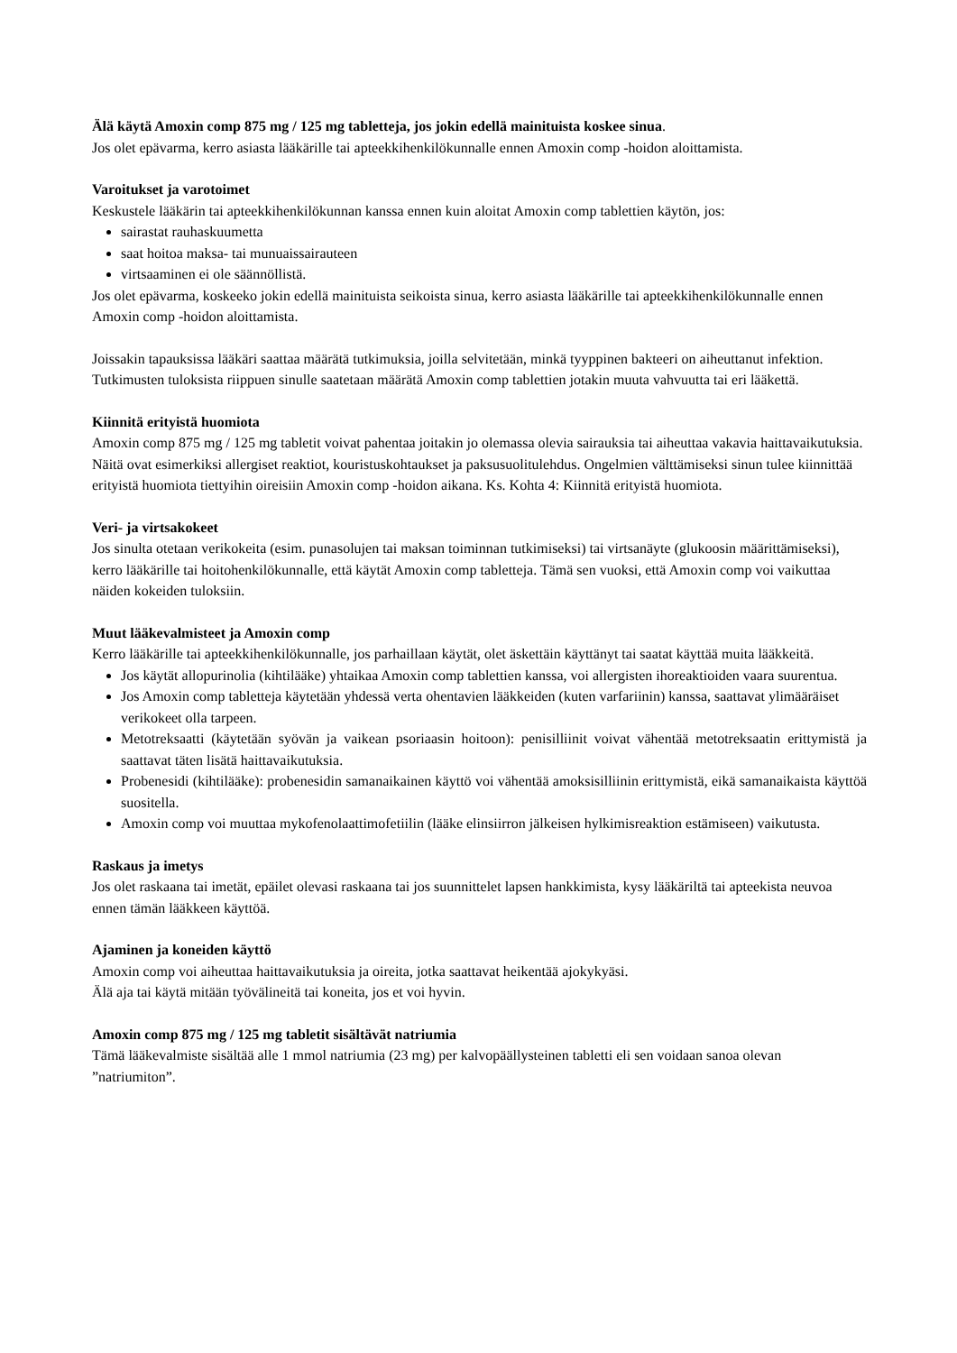Älä käytä Amoxin comp 875 mg / 125 mg tabletteja, jos jokin edellä mainituista koskee sinua.
Jos olet epävarma, kerro asiasta lääkärille tai apteekkihenkilökunnalle ennen Amoxin comp -hoidon aloittamista.
Varoitukset ja varotoimet
Keskustele lääkärin tai apteekkihenkilökunnan kanssa ennen kuin aloitat Amoxin comp tablettien käytön, jos:
sairastat rauhaskuumetta
saat hoitoa maksa- tai munuaissairauteen
virtsaaminen ei ole säännöllistä.
Jos olet epävarma, koskeeko jokin edellä mainituista seikoista sinua, kerro asiasta lääkärille tai apteekkihenkilökunnalle ennen Amoxin comp -hoidon aloittamista.
Joissakin tapauksissa lääkäri saattaa määrätä tutkimuksia, joilla selvitetään, minkä tyyppinen bakteeri on aiheuttanut infektion. Tutkimusten tuloksista riippuen sinulle saatetaan määrätä Amoxin comp tablettien jotakin muuta vahvuutta tai eri lääkettä.
Kiinnitä erityistä huomiota
Amoxin comp 875 mg / 125 mg tabletit voivat pahentaa joitakin jo olemassa olevia sairauksia tai aiheuttaa vakavia haittavaikutuksia. Näitä ovat esimerkiksi allergiset reaktiot, kouristuskohtaukset ja paksusuolitulehdus. Ongelmien välttämiseksi sinun tulee kiinnittää erityistä huomiota tiettyihin oireisiin Amoxin comp -hoidon aikana. Ks. Kohta 4: Kiinnitä erityistä huomiota.
Veri- ja virtsakokeet
Jos sinulta otetaan verikokeita (esim. punasolujen tai maksan toiminnan tutkimiseksi) tai virtsanäyte (glukoosin määrittämiseksi), kerro lääkärille tai hoitohenkilökunnalle, että käytät Amoxin comp tabletteja. Tämä sen vuoksi, että Amoxin comp voi vaikuttaa näiden kokeiden tuloksiin.
Muut lääkevalmisteet ja Amoxin comp
Kerro lääkärille tai apteekkihenkilökunnalle, jos parhaillaan käytät, olet äskettäin käyttänyt tai saatat käyttää muita lääkkeitä.
Jos käytät allopurinolia (kihtilääke) yhtaikaa Amoxin comp tablettien kanssa, voi allergisten ihoreaktioiden vaara suurentua.
Jos Amoxin comp tabletteja käytetään yhdessä verta ohentavien lääkkeiden (kuten varfariinin) kanssa, saattavat ylimääräiset verikokeet olla tarpeen.
Metotreksaatti (käytetään syövän ja vaikean psoriaasin hoitoon): penisilliinit voivat vähentää metotreksaatin erittymistä ja saattavat täten lisätä haittavaikutuksia.
Probenesidi (kihtilääke): probenesidin samanaikainen käyttö voi vähentää amoksisilliinin erittymistä, eikä samanaikaista käyttöä suositella.
Amoxin comp voi muuttaa mykofenolaattimofetiilin (lääke elinsiirron jälkeisen hylkimisreaktion estämiseen) vaikutusta.
Raskaus ja imetys
Jos olet raskaana tai imetät, epäilet olevasi raskaana tai jos suunnittelet lapsen hankkimista, kysy lääkäriltä tai apteekista neuvoa ennen tämän lääkkeen käyttöä.
Ajaminen ja koneiden käyttö
Amoxin comp voi aiheuttaa haittavaikutuksia ja oireita, jotka saattavat heikentää ajokykyäsi.
Älä aja tai käytä mitään työvälineitä tai koneita, jos et voi hyvin.
Amoxin comp 875 mg / 125 mg tabletit sisältävät natriumia
Tämä lääkevalmiste sisältää alle 1 mmol natriumia (23 mg) per kalvopäällysteinen tabletti eli sen voidaan sanoa olevan ”natriumiton”.